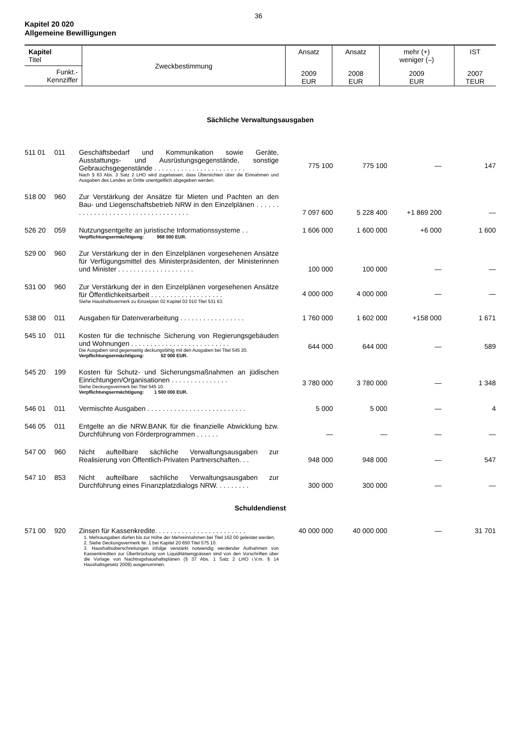36
Kapitel 20 020
Allgemeine Bewilligungen
| Kapitel Titel | Zweckbestimmung | Ansatz | Ansatz | mehr (+) weniger (–) | IST |
| --- | --- | --- | --- | --- | --- |
| Funkt.- Kennziffer | | 2009 EUR | 2008 EUR | 2009 EUR | 2007 TEUR |
| Sächliche Verwaltungsausgaben | | | | | | |
| 511 01 | 011 | Geschäftsbedarf und Kommunikation sowie Geräte, Ausstattungs- und Ausrüstungsgegenstände, sonstige Gebrauchsgegenstände . . . . . . . . . . . . . . . . . . . . . . . . Nach § 63 Abs. 3 Satz 2 LHO wird zugelassen, dass Übersichten über die Einnahmen und Ausgaben des Landes an Dritte unentgeltlich abgegeben werden. | 775 100 | 775 100 | — | 147 |
| 518 00 | 960 | Zur Verstärkung der Ansätze für Mieten und Pachten an den Bau- und Liegenschaftsbetrieb NRW in den Einzelplänen . . . . . . . . . . . . . . . . . . . . . . . . . . . . . . . . . . . | 7 097 600 | 5 228 400 | +1 869 200 | — |
| 526 20 | 059 | Nutzungsentgelte an juristische Informationssysteme . . Verpflichtungsermächtigung: 968 000 EUR. | 1 606 000 | 1 600 000 | +6 000 | 1 600 |
| 529 00 | 960 | Zur Verstärkung der in den Einzelplänen vorgesehenen Ansätze für Verfügungsmittel des Ministerpräsidenten, der Ministerinnen und Minister . . . . . . . . . . . . . . . . . . . . | 100 000 | 100 000 | — | — |
| 531 00 | 960 | Zur Verstärkung der in den Einzelplänen vorgesehenen Ansätze für Öffentlichkeitsarbeit . . . . . . . . . . . . . . . . . . . Siehe Haushaltsvermerk zu Einzelplan 02 Kapitel 02 010 Titel 531 63. | 4 000 000 | 4 000 000 | — | — |
| 538 00 | 011 | Ausgaben für Datenverarbeitung . . . . . . . . . . . . . . . . . | 1 760 000 | 1 602 000 | +158 000 | 1 671 |
| 545 10 | 011 | Kosten für die technische Sicherung von Regierungsgebäuden und Wohnungen . . . . . . . . . . . . . . . . . . . . . . . . . . Die Ausgaben sind gegenseitig deckungsfähig mit den Ausgaben bei Titel 545 20. Verpflichtungsermächtigung: 52 000 EUR. | 644 000 | 644 000 | — | 589 |
| 545 20 | 199 | Kosten für Schutz- und Sicherungsmaßnahmen an jüdischen Einrichtungen/Organisationen . . . . . . . . . . . . . . . Siehe Deckungsvermerk bei Titel 545 10. Verpflichtungsermächtigung: 1 500 000 EUR. | 3 780 000 | 3 780 000 | — | 1 348 |
| 546 01 | 011 | Vermischte Ausgaben . . . . . . . . . . . . . . . . . . . . . . . . . . | 5 000 | 5 000 | — | 4 |
| 546 05 | 011 | Entgelte an die NRW.BANK für die finanzielle Abwicklung bzw. Durchführung von Förderprogrammen . . . . . . | — | — | — | — |
| 547 00 | 960 | Nicht aufteilbare sächliche Verwaltungsausgaben zur Realisierung von Öffentlich-Privaten Partnerschaften. . . | 948 000 | 948 000 | — | 547 |
| 547 10 | 853 | Nicht aufteilbare sächliche Verwaltungsausgaben zur Durchführung eines Finanzplatzdialogs NRW. . . . . . . . . | 300 000 | 300 000 | — | — |
| Schuldendienst | | | | | | |
| 571 00 | 920 | Zinsen für Kassenkredite. . . . . . . . . . . . . . . . . . . . . . . . 1. Mehrausgaben dürfen bis zur Höhe der Mehreinnahmen bei Titel 162 00 geleistet werden. 2. Siehe Deckungsvermerk Nr. 1 bei Kapitel 20 650 Titel 575 10. 3. Haushaltsüberschreitungen infolge verstärkt notwendig werdender Aufnahmen von Kassenkrediten zur Überbrückung von Liquiditätsengpässen sind von den Vorschriften über die Vorlage von Nachtragshaushaltsplänen (§ 37 Abs. 1 Satz 2 LHO i.V.m. § 14 Haushaltsgesetz 2009) ausgenommen. | 40 000 000 | 40 000 000 | — | 31 701 |